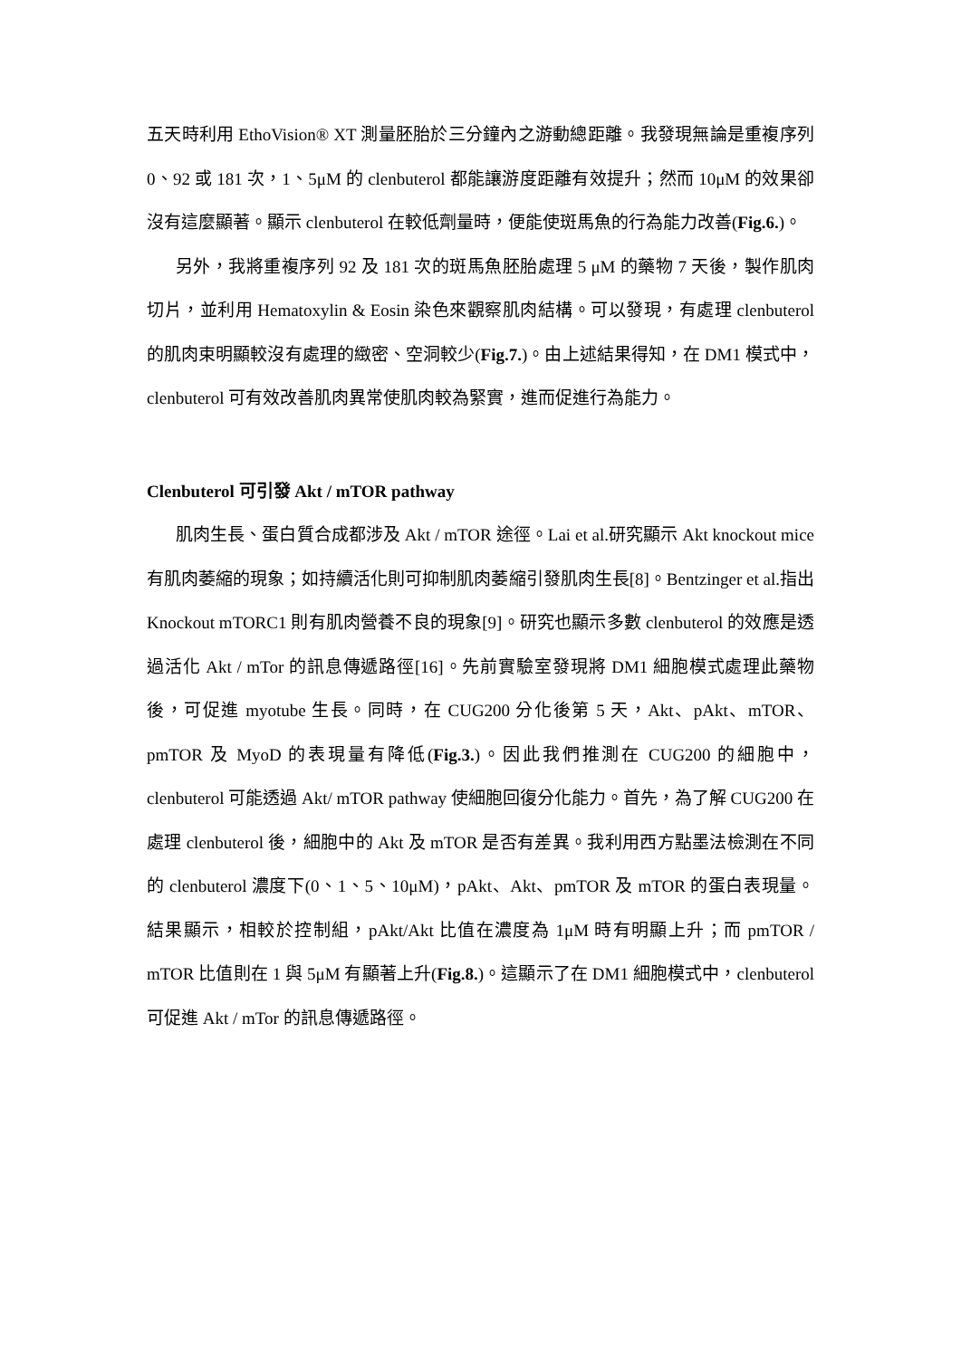五天時利用 EthoVision® XT 測量胚胎於三分鐘內之游動總距離。我發現無論是重複序列 0、92 或 181 次，1、5μM 的 clenbuterol 都能讓游度距離有效提升；然而 10μM 的效果卻沒有這麼顯著。顯示 clenbuterol 在較低劑量時，便能使斑馬魚的行為能力改善(Fig.6.)。
另外，我將重複序列 92 及 181 次的斑馬魚胚胎處理 5 μM 的藥物 7 天後，製作肌肉切片，並利用 Hematoxylin & Eosin 染色來觀察肌肉結構。可以發現，有處理 clenbuterol 的肌肉束明顯較沒有處理的緻密、空洞較少(Fig.7.)。由上述結果得知，在 DM1 模式中，clenbuterol 可有效改善肌肉異常使肌肉較為緊實，進而促進行為能力。
Clenbuterol 可引發 Akt / mTOR pathway
肌肉生長、蛋白質合成都涉及 Akt / mTOR 途徑。Lai et al.研究顯示 Akt knockout mice 有肌肉萎縮的現象；如持續活化則可抑制肌肉萎縮引發肌肉生長[8]。Bentzinger et al.指出 Knockout mTORC1 則有肌肉營養不良的現象[9]。研究也顯示多數 clenbuterol 的效應是透過活化 Akt / mTor 的訊息傳遞路徑[16]。先前實驗室發現將 DM1 細胞模式處理此藥物後，可促進 myotube 生長。同時，在 CUG200 分化後第 5 天，Akt、pAkt、mTOR、pmTOR 及 MyoD 的表現量有降低(Fig.3.)。因此我們推測在 CUG200 的細胞中，clenbuterol 可能透過 Akt/ mTOR pathway 使細胞回復分化能力。首先，為了解 CUG200 在處理 clenbuterol 後，細胞中的 Akt 及 mTOR 是否有差異。我利用西方點墨法檢測在不同的 clenbuterol 濃度下(0、1、5、10μM)，pAkt、Akt、pmTOR 及 mTOR 的蛋白表現量。結果顯示，相較於控制組，pAkt/Akt 比值在濃度為 1μM 時有明顯上升；而 pmTOR / mTOR 比值則在 1 與 5μM 有顯著上升(Fig.8.)。這顯示了在 DM1 細胞模式中，clenbuterol 可促進 Akt / mTor 的訊息傳遞路徑。